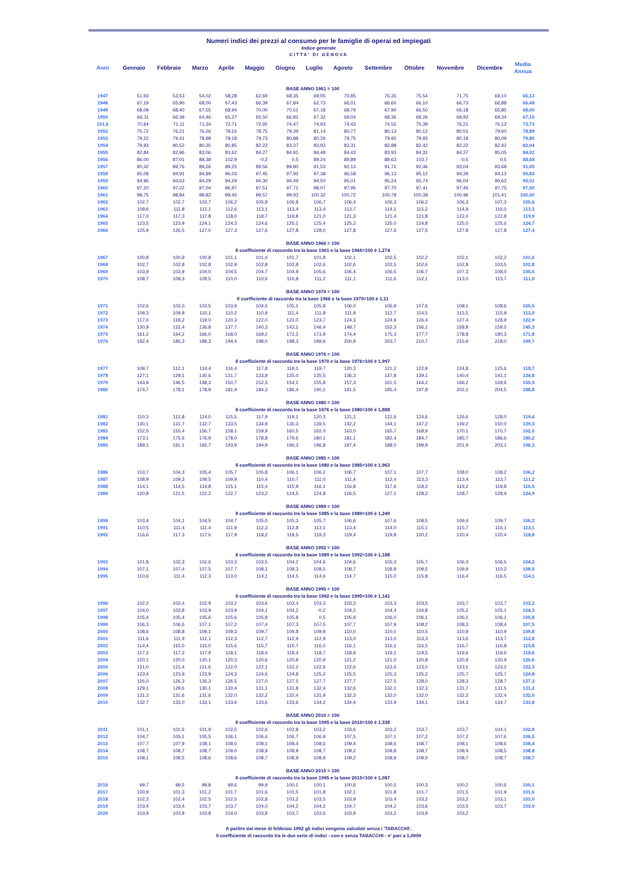Numeri indici dei prezzi al consumo per le famiglie di operai ed impiegati
Indice generale
CITTA' DI GENOVA
| Anni | Gennaio | Febbraio | Marzo | Aprile | Maggio | Giugno | Luglio | Agosto | Settembre | Ottobre | Novembre | Dicembre | Media Annua |
| --- | --- | --- | --- | --- | --- | --- | --- | --- | --- | --- | --- | --- | --- |
| BASE ANNO 1961 = 100 | | | | | | | | | | | | | |
| 1947 | 51,93 | 53,53 | 54,02 | 58,28 | 62,69 | 68,35 | 69,05 | 70,85 | 76,35 | 75,54 | 71,75 | 69,10 | 65,13 |
| 1948 | 67,19 | 65,90 | 68,00 | 67,43 | 66,39 | 67,84 | 62,73 | 66,01 | 66,60 | 66,10 | 66,73 | 66,88 | 66,48 |
| 1949 | 68,09 | 68,40 | 67,55 | 68,94 | 70,00 | 70,51 | 67,18 | 68,79 | 67,90 | 66,50 | 66,18 | 65,85 | 68,00 |
| 1950 | 66,11 | 66,39 | 64,46 | 65,27 | 65,50 | 66,81 | 67,32 | 69,04 | 68,36 | 68,26 | 68,92 | 69,34 | 67,15 |
| 101,6 | 70,64 | 71,11 | 71,34 | 72,71 | 72,92 | 74,47 | 74,93 | 74,43 | 74,55 | 75,39 | 76,21 | 76,12 | 73,73 |
| 1952 | 75,72 | 76,21 | 76,26 | 78,16 | 78,75 | 79,39 | 81,14 | 80,77 | 80,13 | 80,12 | 80,51 | 79,60 | 78,89 |
| 1953 | 79,22 | 79,41 | 78,98 | 79,18 | 79,73 | 80,88 | 80,26 | 79,75 | 79,92 | 79,93 | 80,18 | 80,09 | 79,80 |
| 1954 | 79,93 | 80,52 | 80,35 | 80,85 | 82,22 | 83,37 | 83,93 | 83,31 | 82,88 | 82,42 | 82,22 | 82,42 | 82,04 |
| 1955 | 82,84 | 82,96 | 83,06 | 83,62 | 84,27 | 84,91 | 84,48 | 84,43 | 83,93 | 84,31 | 84,37 | 85,05 | 84,02 |
| 1956 | 86,00 | 87,01 | 88,38 | 102,9 | -0,2 | 0,5 | 89,24 | 89,89 | 89,63 | 103,7 | -0,5 | 0,5 | 88,68 |
| 1957 | 90,42 | 89,76 | 89,26 | 89,25 | 89,56 | 89,80 | 91,53 | 92,13 | 91,71 | 92,46 | 93,04 | 93,68 | 91,05 |
| 1958 | 95,08 | 94,91 | 94,89 | 96,03 | 97,45 | 97,92 | 97,38 | 96,58 | 96,13 | 95,12 | 94,39 | 94,13 | 95,83 |
| 1959 | 94,96 | 94,63 | 94,29 | 94,29 | 94,30 | 94,49 | 94,50 | 95,01 | 95,24 | 95,74 | 96,04 | 96,62 | 95,01 |
| 1960 | 97,20 | 97,22 | 97,04 | 96,97 | 97,51 | 97,71 | 98,07 | 97,96 | 97,70 | 97,41 | 97,46 | 97,75 | 97,50 |
| 1961 | 98,75 | 98,84 | 98,82 | 99,45 | 99,57 | 99,93 | 100,32 | 100,72 | 100,78 | 100,38 | 100,96 | 101,41 | 100,00 |
| 1962 | 102,7 | 102,7 | 103,7 | 106,2 | 105,9 | 106,8 | 106,7 | 106,4 | 106,3 | 106,2 | 106,3 | 107,3 | 105,6 |
| 1963 | 109,6 | 111,8 | 112,1 | 112,6 | 113,1 | 113,4 | 113,4 | 113,7 | 114,1 | 115,2 | 114,9 | 116,0 | 113,3 |
| 1964 | 117,0 | 117,3 | 117,8 | 118,0 | 118,7 | 119,8 | 121,0 | 121,3 | 121,4 | 121,8 | 122,0 | 122,8 | 119,9 |
| 1965 | 123,5 | 123,9 | 124,1 | 124,3 | 124,6 | 125,1 | 125,4 | 125,2 | 125,0 | 124,8 | 125,0 | 125,6 | 124,7 |
| 1966 | 125,9 | 126,5 | 127,0 | 127,3 | 127,6 | 127,8 | 128,0 | 127,8 | 127,6 | 127,5 | 127,8 | 127,8 | 127,4 |
| BASE ANNO 1966 = 100 | | | | | | | | | | | | | |
| Il coefficiente di raccordo tra la base 1961 e la base 1966=100 è 1,274 | | | | | | | | | | | | | |
| 1967 | 100,8 | 100,9 | 100,8 | 101,1 | 101,4 | 101,7 | 101,8 | 102,1 | 102,5 | 102,2 | 102,1 | 102,2 | 101,6 |
| 1968 | 102,7 | 102,8 | 102,8 | 102,9 | 102,8 | 102,8 | 102,6 | 102,6 | 102,5 | 102,6 | 102,8 | 103,5 | 102,8 |
| 1969 | 103,9 | 103,9 | 104,0 | 104,5 | 104,7 | 104,9 | 105,6 | 106,4 | 106,5 | 106,7 | 107,3 | 108,0 | 105,5 |
| 1970 | 108,7 | 109,3 | 109,5 | 110,0 | 110,6 | 110,8 | 111,2 | 111,1 | 111,6 | 112,1 | 113,0 | 113,7 | 111,0 |
| BASE ANNO 1970 = 100 | | | | | | | | | | | | | |
| Il coefficiente di raccordo tra la base 1966 e la base 1970=100 è 1,11 | | | | | | | | | | | | | |
| 1971 | 102,6 | 103,0 | 103,5 | 103,9 | 104,6 | 105,1 | 105,8 | 106,0 | 106,9 | 107,6 | 108,1 | 108,6 | 105,5 |
| 1972 | 109,3 | 109,8 | 110,1 | 110,2 | 110,9 | 111,4 | 111,8 | 111,9 | 112,7 | 114,5 | 115,5 | 115,9 | 112,0 |
| 1973 | 117,0 | 118,2 | 119,0 | 120,3 | 122,0 | 123,0 | 123,7 | 124,3 | 124,9 | 126,4 | 127,4 | 128,9 | 122,9 |
| 1974 | 130,9 | 132,4 | 136,8 | 137,7 | 140,3 | 143,1 | 146,4 | 148,7 | 152,3 | 156,1 | 158,8 | 159,5 | 145,3 |
| 1975 | 161,2 | 164,2 | 166,0 | 168,0 | 169,2 | 172,2 | 173,9 | 174,4 | 175,3 | 177,7 | 178,8 | 180,3 | 171,8 |
| 1976 | 182,4 | 185,3 | 189,3 | 194,4 | 198,0 | 198,3 | 199,6 | 200,9 | 203,7 | 210,7 | 215,9 | 218,0 | 199,7 |
| BASE ANNO 1976 = 100 | | | | | | | | | | | | | |
| Il coefficiente di raccordo tra la base 1970 e la base 1976=100 è 1,997 | | | | | | | | | | | | | |
| 1977 | 109,7 | 112,1 | 114,4 | 116,4 | 117,8 | 119,1 | 119,7 | 120,3 | 121,2 | 122,9 | 124,8 | 125,6 | 118,7 |
| 1978 | 127,1 | 129,1 | 130,6 | 131,7 | 133,9 | 135,0 | 135,5 | 136,3 | 137,8 | 139,1 | 140,4 | 141,1 | 134,8 |
| 1979 | 143,9 | 146,5 | 148,3 | 150,7 | 152,3 | 154,1 | 155,8 | 157,3 | 161,5 | 164,2 | 166,2 | 169,6 | 155,9 |
| 1980 | 174,7 | 178,1 | 178,9 | 181,9 | 184,3 | 186,4 | 190,1 | 191,5 | 195,4 | 197,8 | 202,1 | 204,5 | 188,8 |
| BASE ANNO 1980 = 100 | | | | | | | | | | | | | |
| Il coefficiente di raccordo tra la base 1976 e la base 1980=100 è 1,888 | | | | | | | | | | | | | |
| 1981 | 110,3 | 112,8 | 114,0 | 115,5 | 117,9 | 119,1 | 120,3 | 121,1 | 122,6 | 124,6 | 126,6 | 128,0 | 119,4 |
| 1982 | 130,1 | 131,7 | 132,7 | 133,5 | 134,9 | 136,3 | 139,5 | 142,2 | 144,1 | 147,2 | 149,2 | 150,0 | 139,3 |
| 1983 | 152,5 | 155,4 | 156,7 | 158,1 | 159,9 | 160,5 | 162,0 | 163,0 | 165,7 | 168,9 | 170,1 | 170,7 | 162,0 |
| 1984 | 173,1 | 175,6 | 176,9 | 178,0 | 178,8 | 179,6 | 180,1 | 181,1 | 182,4 | 184,7 | 185,7 | 186,6 | 180,2 |
| 1985 | 189,1 | 191,1 | 192,7 | 193,9 | 194,9 | 196,3 | 196,8 | 197,4 | 198,0 | 199,9 | 201,9 | 203,1 | 196,3 |
| BASE ANNO 1985 = 100 | | | | | | | | | | | | | |
| Il coefficiente di raccordo tra la base 1980 e la base 1985=100 è 1,963 | | | | | | | | | | | | | |
| 1986 | 103,7 | 104,3 | 105,4 | 105,7 | 105,8 | 106,1 | 106,2 | 106,7 | 107,1 | 107,7 | 108,0 | 108,2 | 106,2 |
| 1987 | 108,9 | 109,3 | 109,5 | 109,9 | 110,4 | 110,7 | 111,0 | 111,4 | 112,4 | 113,3 | 113,4 | 113,7 | 111,2 |
| 1988 | 114,1 | 114,5 | 114,8 | 115,1 | 115,4 | 115,9 | 116,1 | 116,8 | 117,6 | 118,2 | 119,2 | 119,8 | 116,5 |
| 1989 | 120,8 | 121,5 | 122,2 | 122,7 | 123,2 | 124,5 | 124,8 | 126,5 | 127,1 | 128,2 | 128,7 | 128,9 | 124,9 |
| BASE ANNO 1989 = 100 | | | | | | | | | | | | | |
| Il coefficiente di raccordo tra la base 1985 e la base 1989=100 è 1,249 | | | | | | | | | | | | | |
| 1990 | 103,4 | 104,1 | 104,5 | 104,7 | 105,0 | 105,3 | 105,7 | 106,6 | 107,6 | 108,5 | 109,4 | 109,7 | 106,2 |
| 1991 | 110,5 | 111,4 | 111,4 | 111,9 | 112,3 | 112,8 | 113,1 | 113,4 | 114,0 | 115,1 | 115,7 | 116,1 | 113,1 |
| 1992 | 116,6 | 117,3 | 117,6 | 117,9 | 118,2 | 118,5 | 119,3 | 119,4 | 119,8 | 120,2 | 120,4 | 120,4 | 118,8 |
| BASE ANNO 1992 = 100 | | | | | | | | | | | | | |
| Il coefficiente di raccordo tra la base 1989 e la base 1992=100 è 1,188 | | | | | | | | | | | | | |
| 1993 | 101,8 | 102,3 | 102,6 | 103,3 | 103,5 | 104,2 | 104,6 | 104,6 | 105,3 | 105,7 | 106,3 | 106,5 | 104,2 |
| 1994 | 107,1 | 107,4 | 107,5 | 107,7 | 108,1 | 108,3 | 108,5 | 108,7 | 108,9 | 109,5 | 109,9 | 110,2 | 108,5 |
| 1995 | 110,6 | 111,4 | 112,3 | 113,0 | 114,1 | 114,5 | 114,6 | 114,7 | 115,0 | 115,8 | 116,4 | 116,5 | 114,1 |
| BASE ANNO 1995 = 100 | | | | | | | | | | | | | |
| Il coefficiente di raccordo tra la base 1992 e la base 1995=100 è 1,141 | | | | | | | | | | | | | |
| 1996 | 102,2 | 102,4 | 102,9 | 103,2 | 103,6 | 103,4 | 103,3 | 103,3 | 103,3 | 103,5 | 103,7 | 103,7 | 103,2 |
| 1997 | 104,0 | 103,8 | 103,9 | 103,9 | 104,1 | 104,2 | -0,2 | 104,2 | 104,4 | 104,8 | 105,2 | 105,1 | 104,3 |
| 1998 | 105,4 | 105,4 | 105,6 | 105,6 | 105,8 | 105,8 | 0,5 | 105,9 | 106,0 | 106,1 | 106,1 | 106,1 | 105,8 |
| 1999 | 106,3 | 106,6 | 107,1 | 107,2 | 107,4 | 107,3 | 107,5 | 107,7 | 107,9 | 108,2 | 108,3 | 108,4 | 107,5 |
| 2000 | 108,6 | 108,8 | 109,1 | 109,3 | 109,7 | 109,8 | 109,9 | 110,0 | 110,1 | 110,5 | 110,8 | 110,9 | 109,8 |
| 2001 | 111,6 | 111,9 | 112,1 | 112,3 | 112,7 | 112,9 | 112,9 | 113,0 | 113,0 | 113,3 | 113,6 | 113,7 | 112,8 |
| 2002 | 114,4 | 115,0 | 115,0 | 115,6 | 115,7 | 115,7 | 116,0 | 116,1 | 116,1 | 116,5 | 116,7 | 116,8 | 115,8 |
| 2003 | 117,3 | 117,3 | 117,9 | 118,1 | 118,4 | 118,4 | 118,7 | 118,9 | 119,1 | 119,5 | 119,6 | 119,6 | 118,6 |
| 2004 | 120,1 | 120,0 | 120,1 | 120,3 | 120,6 | 120,8 | 120,9 | 121,2 | 121,0 | 120,8 | 120,9 | 120,9 | 120,6 |
| 2005 | 121,0 | 121,4 | 121,6 | 122,0 | 122,1 | 122,2 | 122,6 | 122,6 | 122,6 | 123,0 | 123,1 | 123,2 | 122,3 |
| 2006 | 123,4 | 123,9 | 123,9 | 124,3 | 124,6 | 124,8 | 125,2 | 125,5 | 125,3 | 125,2 | 125,7 | 125,7 | 124,8 |
| 2007 | 126,0 | 126,3 | 126,3 | 126,5 | 127,0 | 127,5 | 127,7 | 127,7 | 127,5 | 128,0 | 128,3 | 128,7 | 127,3 |
| 2008 | 129,1 | 129,6 | 130,1 | 130,4 | 131,1 | 131,8 | 132,4 | 132,6 | 132,1 | 132,3 | 131,7 | 131,5 | 131,2 |
| 2009 | 131,3 | 131,6 | 131,6 | 132,0 | 132,2 | 132,4 | 131,9 | 132,3 | 132,0 | 132,0 | 132,2 | 132,4 | 132,0 |
| 2010 | 132,7 | 133,0 | 133,1 | 133,6 | 133,6 | 133,6 | 134,2 | 134,4 | 133,9 | 134,1 | 134,3 | 134,7 | 133,8 |
| BASE ANNO 2010 = 100 | | | | | | | | | | | | | |
| Il coefficiente di raccordo tra la base 1995 e la base 2010=100 è 1,338 | | | | | | | | | | | | | |
| 2011 | 101,1 | 101,6 | 101,9 | 102,5 | 102,6 | 102,8 | 103,2 | 103,6 | 103,2 | 103,7 | 103,7 | 104,1 | 102,8 |
| 2012 | 104,7 | 105,1 | 105,5 | 106,1 | 106,4 | 106,7 | 106,9 | 107,5 | 107,1 | 107,2 | 107,2 | 107,6 | 106,5 |
| 2013 | 107,7 | 107,9 | 108,1 | 108,0 | 108,1 | 108,4 | 108,6 | 109,4 | 108,6 | 108,7 | 108,1 | 108,6 | 108,4 |
| 2014 | 108,7 | 108,7 | 108,7 | 109,0 | 108,9 | 108,8 | 108,7 | 109,2 | 108,8 | 108,7 | 108,4 | 108,5 | 108,8 |
| 2015 | 108,1 | 108,5 | 108,6 | 108,6 | 108,7 | 108,9 | 108,9 | 109,2 | 108,9 | 109,0 | 108,7 | 108,7 | 108,7 |
| BASE ANNO 2015 = 100 | | | | | | | | | | | | | |
| Il coefficiente di raccordo tra la base 1995 e la base 2015=100 è 1,087 | | | | | | | | | | | | | |
| 2016 | 99,7 | 99,5 | 99,8 | 99,6 | 99,9 | 100,1 | 100,1 | 100,6 | 100,5 | 100,3 | 100,2 | 100,6 | 100,1 |
| 2017 | 100,9 | 101,3 | 101,2 | 101,7 | 101,6 | 101,5 | 101,8 | 102,1 | 101,8 | 101,7 | 101,5 | 101,9 | 101,6 |
| 2018 | 102,3 | 102,4 | 102,5 | 102,5 | 102,8 | 103,2 | 103,5 | 103,9 | 103,4 | 103,2 | 103,2 | 103,1 | 103,0 |
| 2019 | 103,4 | 103,4 | 103,7 | 103,7 | 104,0 | 104,2 | 104,2 | 104,7 | 104,2 | 103,6 | 103,5 | 103,7 | 103,9 |
| 2020 | 103,9 | 103,8 | 103,8 | 104,0 | 103,8 | 103,7 | 103,6 | 103,9 | 103,2 | 103,9 | 103,2 | | |
A partire dal mese di febbraio 1992 gli indici vengono calcolati senza i 'TABACCHI'.
Il coefficiente di raccordo tra le due serie di indici - con e senza TABACCHI - e' pari a 1,0009